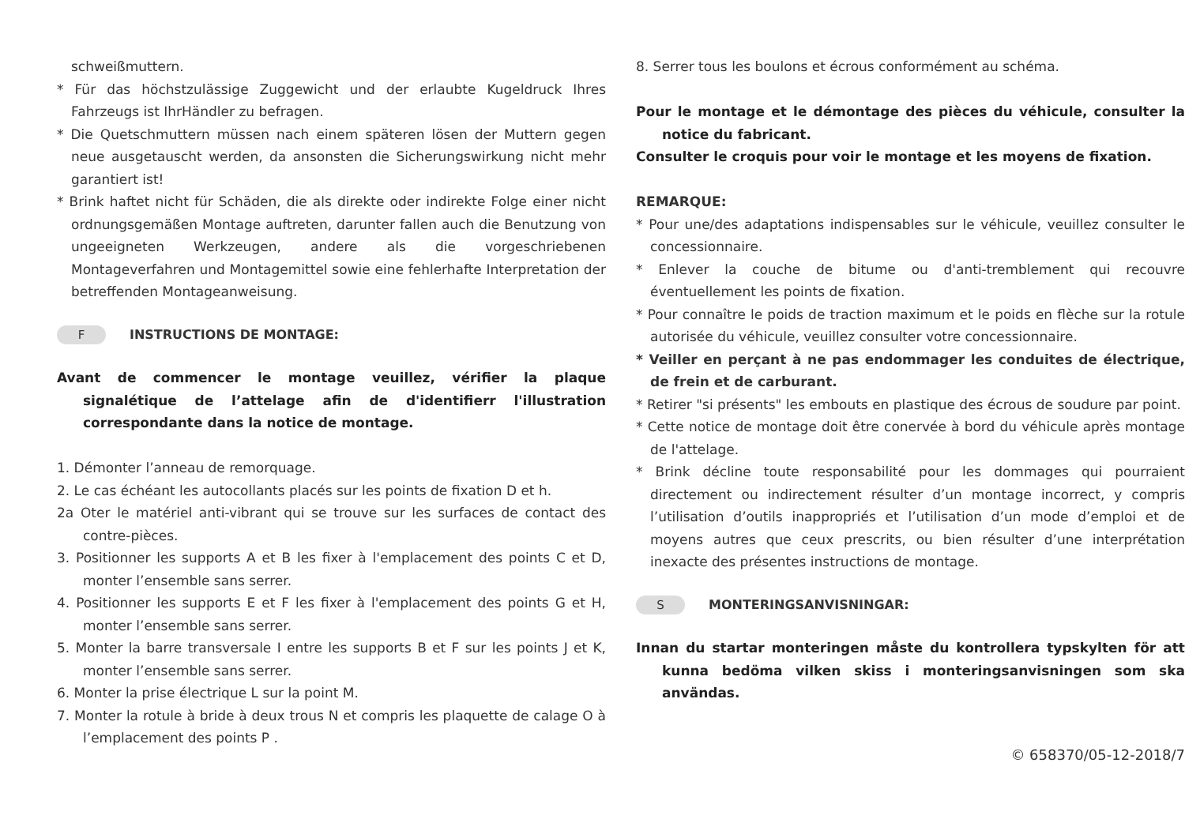schweißmuttern.
* Für das höchstzulässige Zuggewicht und der erlaubte Kugeldruck Ihres Fahrzeugs ist IhrHändler zu befragen.
* Die Quetschmuttern müssen nach einem späteren lösen der Muttern gegen neue ausgetauscht werden, da ansonsten die Sicherungswirkung nicht mehr garantiert ist!
* Brink haftet nicht für Schäden, die als direkte oder indirekte Folge einer nicht ordnungsgemäßen Montage auftreten, darunter fallen auch die Benutzung von ungeeigneten Werkzeugen, andere als die vorgeschriebenen Montageverfahren und Montagemittel sowie eine fehlerhafte Interpretation der betreffenden Montageanweisung.
F INSTRUCTIONS DE MONTAGE:
Avant de commencer le montage veuillez, vérifier la plaque signalétique de l’attelage afin de d'identifierr l'illustration correspondante dans la notice de montage.
1. Démonter l’anneau de remorquage.
2. Le cas échéant les autocollants placés sur les points de fixation D et h.
2a Oter le matériel anti-vibrant qui se trouve sur les surfaces de contact des contre-pièces.
3. Positionner les supports A et B les fixer à l'emplacement des points C et D, monter l’ensemble sans serrer.
4. Positionner les supports E et F les fixer à l'emplacement des points G et H, monter l’ensemble sans serrer.
5. Monter la barre transversale I entre les supports B et F sur les points J et K, monter l’ensemble sans serrer.
6. Monter la prise électrique L sur la point M.
7. Monter la rotule à bride à deux trous N et compris les plaquette de calage O à l’emplacement des points P .
8. Serrer tous les boulons et écrous conformément au schéma.
Pour le montage et le démontage des pièces du véhicule, consulter la notice du fabricant.
Consulter le croquis pour voir le montage et les moyens de fixation.
REMARQUE:
* Pour une/des adaptations indispensables sur le véhicule, veuillez consulter le concessionnaire.
* Enlever la couche de bitume ou d'anti-tremblement qui recouvre éventuellement les points de fixation.
* Pour connaître le poids de traction maximum et le poids en flèche sur la rotule autorisée du véhicule, veuillez consulter votre concessionnaire.
* Veiller en perçant à ne pas endommager les conduites de électrique, de frein et de carburant.
* Retirer "si présents" les embouts en plastique des écrous de soudure par point.
* Cette notice de montage doit être conervée à bord du véhicule après montage de l'attelage.
* Brink décline toute responsabilité pour les dommages qui pourraient directement ou indirectement résulter d’un montage incorrect, y compris l’utilisation d’outils inappropriés et l’utilisation d’un mode d’emploi et de moyens autres que ceux prescrits, ou bien résulter d’une interprétation inexacte des présentes instructions de montage.
S MONTERINGSANVISNINGAR:
Innan du startar monteringen måste du kontrollera typskylten för att kunna bedöma vilken skiss i monteringsanvisningen som ska användas.
© 658370/05-12-2018/7